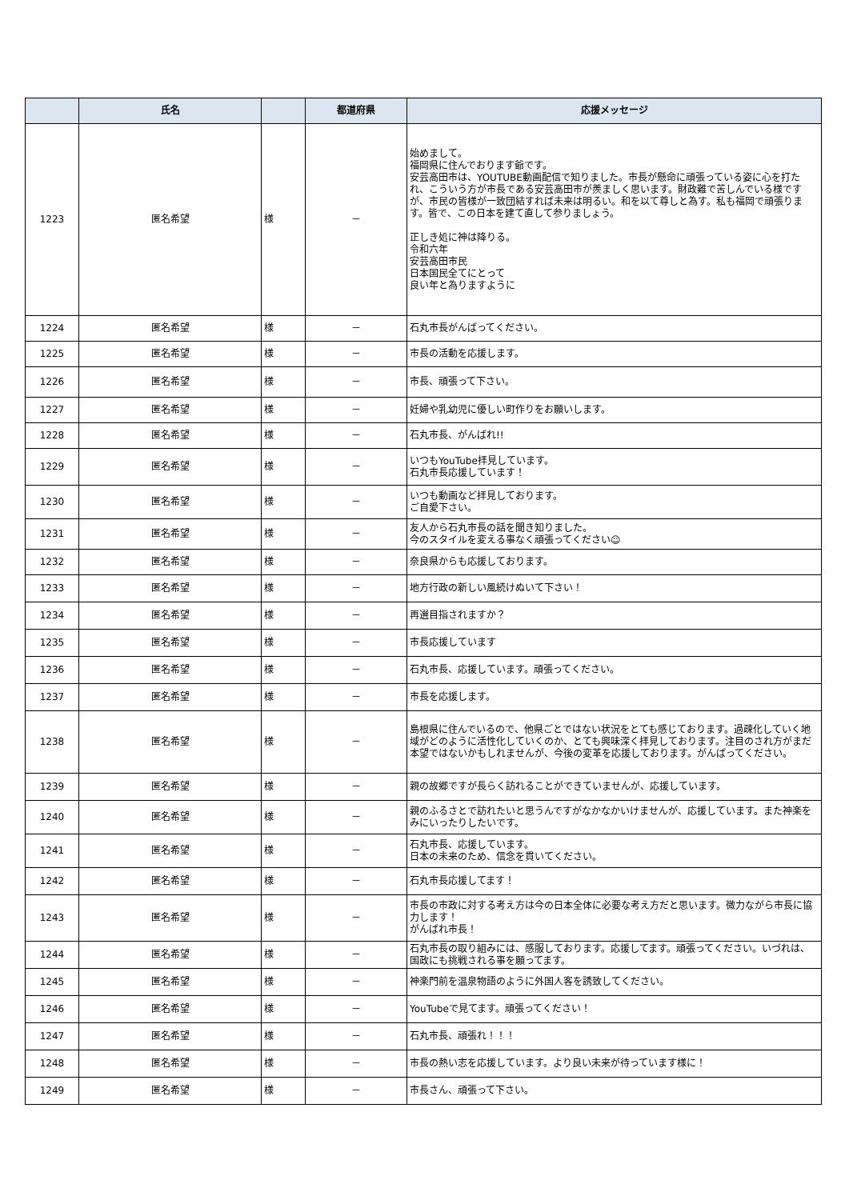| | 氏名 | | 都道府県 | 応援メッセージ |
| --- | --- | --- | --- | --- |
| 1223 | 匿名希望 | 様 | － | 始めまして。 福岡県に住んでおります爺です。 安芸高田市は、YOUTUBE動画配信で知りました。市長が懸命に頑張っている姿に心を打たれ、こういう方が市長である安芸高田市が羨ましく思います。財政難で苦しんでいる様ですが、市民の皆様が一致団結すれば未来は明るい。和を以て尊しと為す。私も福岡で頑張ります。皆で、この日本を建て直して参りましょう。 正しき処に神は降りる。 令和六年 安芸高田市民 日本国民全てにとって 良い年と為りますように |
| 1224 | 匿名希望 | 様 | － | 石丸市長がんばってください。 |
| 1225 | 匿名希望 | 様 | － | 市長の活動を応援します。 |
| 1226 | 匿名希望 | 様 | － | 市長、頑張って下さい。 |
| 1227 | 匿名希望 | 様 | － | 妊婦や乳幼児に優しい町作りをお願いします。 |
| 1228 | 匿名希望 | 様 | － | 石丸市長、がんばれ!! |
| 1229 | 匿名希望 | 様 | － | いつもYouTube拝見しています。 石丸市長応援しています！ |
| 1230 | 匿名希望 | 様 | － | いつも動画など拝見しております。 ご自愛下さい。 |
| 1231 | 匿名希望 | 様 | － | 友人から石丸市長の話を聞き知りました。 今のスタイルを変える事なく頑張ってください☺ |
| 1232 | 匿名希望 | 様 | － | 奈良県からも応援しております。 |
| 1233 | 匿名希望 | 様 | － | 地方行政の新しい風続けぬいて下さい！ |
| 1234 | 匿名希望 | 様 | － | 再選目指されますか？ |
| 1235 | 匿名希望 | 様 | － | 市長応援しています |
| 1236 | 匿名希望 | 様 | － | 石丸市長、応援しています。頑張ってください。 |
| 1237 | 匿名希望 | 様 | － | 市長を応援します。 |
| 1238 | 匿名希望 | 様 | － | 島根県に住んでいるので、他県ごとではない状況をとても感じております。過疎化していく地域がどのように活性化していくのか、とても興味深く拝見しております。注目のされ方がまだ本望ではないかもしれませんが、今後の変革を応援しております。がんばってください。 |
| 1239 | 匿名希望 | 様 | － | 親の故郷ですが長らく訪れることができていませんが、応援しています。 |
| 1240 | 匿名希望 | 様 | － | 親のふるさとで訪れたいと思うんですがなかなかいけませんが、応援しています。また神楽をみにいったりしたいです。 |
| 1241 | 匿名希望 | 様 | － | 石丸市長、応援しています。 日本の未来のため、信念を貫いてください。 |
| 1242 | 匿名希望 | 様 | － | 石丸市長応援してます！ |
| 1243 | 匿名希望 | 様 | － | 市長の市政に対する考え方は今の日本全体に必要な考え方だと思います。微力ながら市長に協力します！ がんばれ市長！ |
| 1244 | 匿名希望 | 様 | － | 石丸市長の取り組みには、感服しております。応援してます。頑張ってください。いづれは、国政にも挑戦される事を願ってます。 |
| 1245 | 匿名希望 | 様 | － | 神楽門前を温泉物語のように外国人客を誘致してください。 |
| 1246 | 匿名希望 | 様 | － | YouTubeで見てます。頑張ってください！ |
| 1247 | 匿名希望 | 様 | － | 石丸市長、頑張れ！！！ |
| 1248 | 匿名希望 | 様 | － | 市長の熱い志を応援しています。より良い未来が待っています様に！ |
| 1249 | 匿名希望 | 様 | － | 市長さん、頑張って下さい。 |